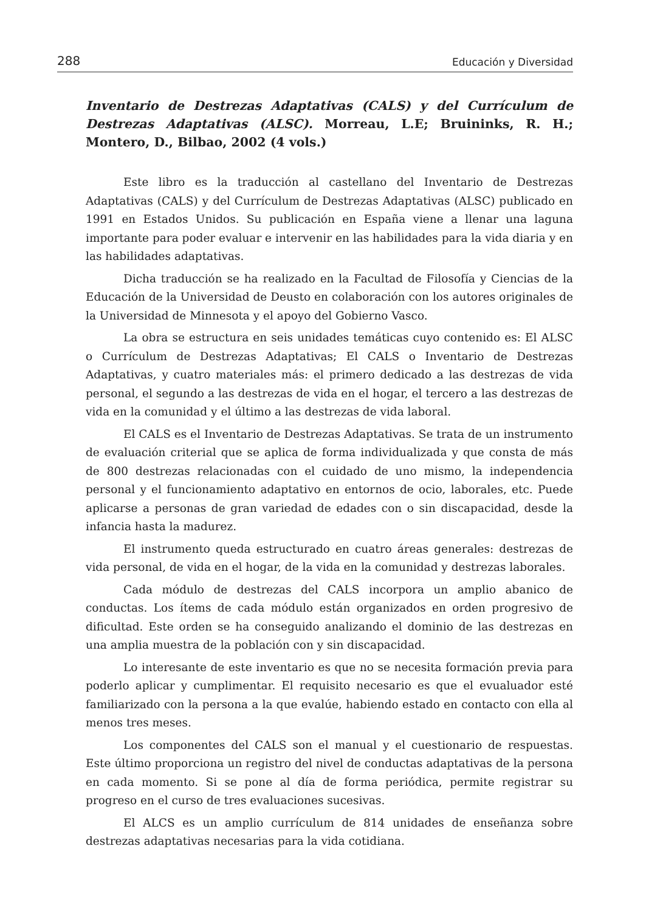288 Educación y Diversidad
Inventario de Destrezas Adaptativas (CALS) y del Currículum de Destrezas Adaptativas (ALSC). Morreau, L.E; Bruininks, R. H.; Montero, D., Bilbao, 2002 (4 vols.)
Este libro es la traducción al castellano del Inventario de Destrezas Adaptativas (CALS) y del Currículum de Destrezas Adaptativas (ALSC) publicado en 1991 en Estados Unidos. Su publicación en España viene a llenar una laguna importante para poder evaluar e intervenir en las habilidades para la vida diaria y en las habilidades adaptativas.
Dicha traducción se ha realizado en la Facultad de Filosofía y Ciencias de la Educación de la Universidad de Deusto en colaboración con los autores originales de la Universidad de Minnesota y el apoyo del Gobierno Vasco.
La obra se estructura en seis unidades temáticas cuyo contenido es: El ALSC o Currículum de Destrezas Adaptativas; El CALS o Inventario de Destrezas Adaptativas, y cuatro materiales más: el primero dedicado a las destrezas de vida personal, el segundo a las destrezas de vida en el hogar, el tercero a las destrezas de vida en la comunidad y el último a las destrezas de vida laboral.
El CALS es el Inventario de Destrezas Adaptativas. Se trata de un instrumento de evaluación criterial que se aplica de forma individualizada y que consta de más de 800 destrezas relacionadas con el cuidado de uno mismo, la independencia personal y el funcionamiento adaptativo en entornos de ocio, laborales, etc. Puede aplicarse a personas de gran variedad de edades con o sin discapacidad, desde la infancia hasta la madurez.
El instrumento queda estructurado en cuatro áreas generales: destrezas de vida personal, de vida en el hogar, de la vida en la comunidad y destrezas laborales.
Cada módulo de destrezas del CALS incorpora un amplio abanico de conductas. Los ítems de cada módulo están organizados en orden progresivo de dificultad. Este orden se ha conseguido analizando el dominio de las destrezas en una amplia muestra de la población con y sin discapacidad.
Lo interesante de este inventario es que no se necesita formación previa para poderlo aplicar y cumplimentar. El requisito necesario es que el evualuador esté familiarizado con la persona a la que evalúe, habiendo estado en contacto con ella al menos tres meses.
Los componentes del CALS son el manual y el cuestionario de respuestas. Este último proporciona un registro del nivel de conductas adaptativas de la persona en cada momento. Si se pone al día de forma periódica, permite registrar su progreso en el curso de tres evaluaciones sucesivas.
El ALCS es un amplio currículum de 814 unidades de enseñanza sobre destrezas adaptativas necesarias para la vida cotidiana.